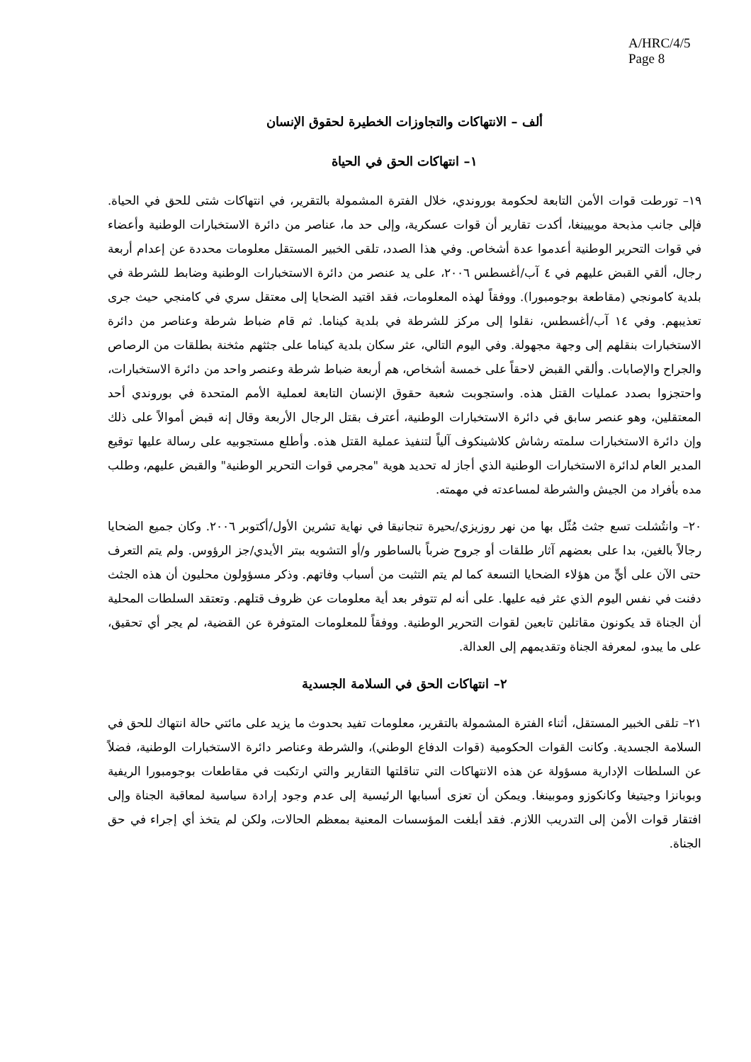A/HRC/4/5
Page 8
ألف – الانتهاكات والتجاوزات الخطيرة لحقوق الإنسان
١– انتهاكات الحق في الحياة
١٩– تورطت قوات الأمن التابعة لحكومة بوروندي، خلال الفترة المشمولة بالتقرير، في انتهاكات شتى للحق في الحياة. فإلى جانب مذبحة موييينغا، أكدت تقارير أن قوات عسكرية، وإلى حد ما، عناصر من دائرة الاستخبارات الوطنية وأعضاء في قوات التحرير الوطنية أعدموا عدة أشخاص. وفي هذا الصدد، تلقى الخبير المستقل معلومات محددة عن إعدام أربعة رجال، ألقي القبض عليهم في ٤ آب/أغسطس ٢٠٠٦، على يد عنصر من دائرة الاستخبارات الوطنية وضابط للشرطة في بلدية كامونجي (مقاطعة بوجومبورا). ووفقاً لهذه المعلومات، فقد اقتيد الضحايا إلى معتقل سري في كامنجي حيث جرى تعذيبهم. وفي ١٤ آب/أغسطس، نقلوا إلى مركز للشرطة في بلدية كيناما. ثم قام ضباط شرطة وعناصر من دائرة الاستخبارات بنقلهم إلى وجهة مجهولة. وفي اليوم التالي، عثر سكان بلدية كيناما على جثثهم مثخنة بطلقات من الرصاص والجراح والإصابات. وألقي القبض لاحقاً على خمسة أشخاص، هم أربعة ضباط شرطة وعنصر واحد من دائرة الاستخبارات، واحتجزوا بصدد عمليات القتل هذه. واستجوبت شعبة حقوق الإنسان التابعة لعملية الأمم المتحدة في بوروندي أحد المعتقلين، وهو عنصر سابق في دائرة الاستخبارات الوطنية، أعترف بقتل الرجال الأربعة وقال إنه قبض أموالاً على ذلك وإن دائرة الاستخبارات سلمته رشاش كلاشينكوف آلياً لتنفيذ عملية القتل هذه. وأطلع مستجوبيه على رسالة عليها توقيع المدير العام لدائرة الاستخبارات الوطنية الذي أجاز له تحديد هوية "مجرمي قوات التحرير الوطنية" والقبض عليهم، وطلب مده بأفراد من الجيش والشرطة لمساعدته في مهمته.
٢٠– وانتُشلت تسع جثث مُثّل بها من نهر روزيزي/بحيرة تنجانيقا في نهاية تشرين الأول/أكتوبر ٢٠٠٦. وكان جميع الضحايا رجالاً بالغين، بدا على بعضهم آثار طلقات أو جروح ضرباً بالساطور و/أو التشويه ببتر الأيدي/جز الرؤوس. ولم يتم التعرف حتى الآن على أيٍّ من هؤلاء الضحايا التسعة كما لم يتم التثبت من أسباب وفاتهم. وذكر مسؤولون محليون أن هذه الجثث دفنت في نفس اليوم الذي عثر فيه عليها. على أنه لم تتوفر بعد أية معلومات عن ظروف قتلهم. وتعتقد السلطات المحلية أن الجناة قد يكونون مقاتلين تابعين لقوات التحرير الوطنية. ووفقاً للمعلومات المتوفرة عن القضية، لم يجر أي تحقيق، على ما يبدو، لمعرفة الجناة وتقديمهم إلى العدالة.
٢– انتهاكات الحق في السلامة الجسدية
٢١– تلقى الخبير المستقل، أثناء الفترة المشمولة بالتقرير، معلومات تفيد بحدوث ما يزيد على مائتي حالة انتهاك للحق في السلامة الجسدية. وكانت القوات الحكومية (قوات الدفاع الوطني)، والشرطة وعناصر دائرة الاستخبارات الوطنية، فضلاً عن السلطات الإدارية مسؤولة عن هذه الانتهاكات التي تناقلتها التقارير والتي ارتكبت في مقاطعات بوجومبورا الريفية وبوبانزا وجيتيغا وكانكوزو وموبينغا. ويمكن أن تعزى أسبابها الرئيسية إلى عدم وجود إرادة سياسية لمعاقبة الجناة وإلى افتقار قوات الأمن إلى التدريب اللازم. فقد أبلغت المؤسسات المعنية بمعظم الحالات، ولكن لم يتخذ أي إجراء في حق الجناة.